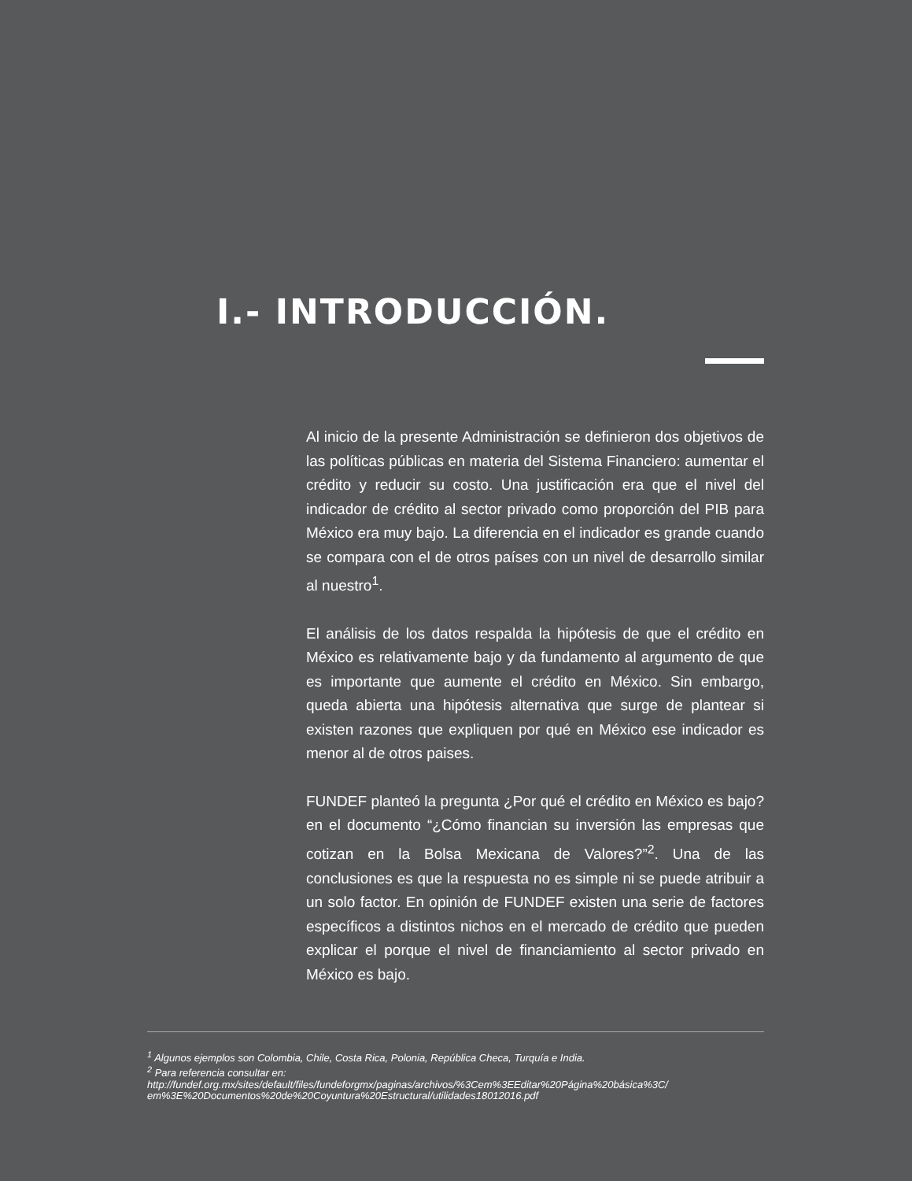I.- INTRODUCCIÓN.
Al inicio de la presente Administración se definieron dos objetivos de las políticas públicas en materia del Sistema Financiero: aumentar el crédito y reducir su costo. Una justificación era que el nivel del indicador de crédito al sector privado como proporción del PIB para México era muy bajo. La diferencia en el indicador es grande cuando se compara con el de otros países con un nivel de desarrollo similar al nuestro<sup>1</sup>.
El análisis de los datos respalda la hipótesis de que el crédito en México es relativamente bajo y da fundamento al argumento de que es importante que aumente el crédito en México. Sin embargo, queda abierta una hipótesis alternativa que surge de plantear si existen razones que expliquen por qué en México ese indicador es menor al de otros paises.
FUNDEF planteó la pregunta ¿Por qué el crédito en México es bajo? en el documento “¿Cómo financian su inversión las empresas que cotizan en la Bolsa Mexicana de Valores?”<sup>2</sup>. Una de las conclusiones es que la respuesta no es simple ni se puede atribuir a un solo factor. En opinión de FUNDEF existen una serie de factores específicos a distintos nichos en el mercado de crédito que pueden explicar el porque el nivel de financiamiento al sector privado en México es bajo.
<sup>1</sup> Algunos ejemplos son Colombia, Chile, Costa Rica, Polonia, República Checa, Turquía e India.
<sup>2</sup> Para referencia consultar en:
http://fundef.org.mx/sites/default/files/fundeforgmx/paginas/archivos/%3Cem%3EEditar%20Página%20básica%3C/ em%3E%20Documentos%20de%20Coyuntura%20Estructural/utilidades18012016.pdf